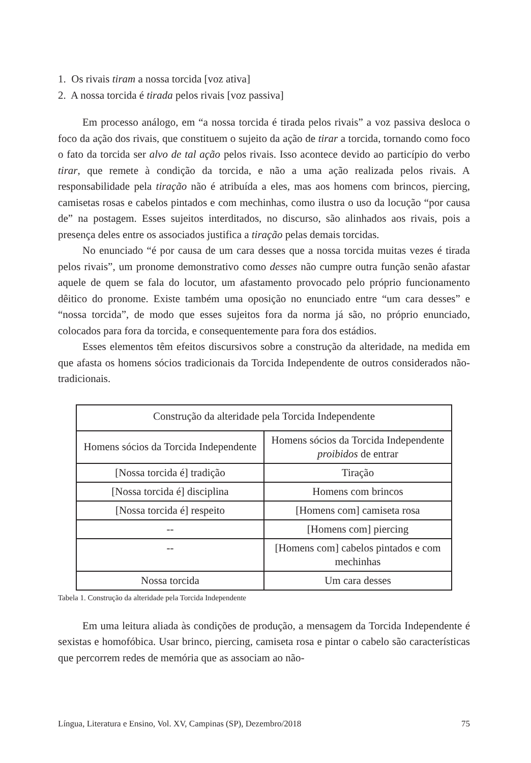1. Os rivais tiram a nossa torcida [voz ativa]
2. A nossa torcida é tirada pelos rivais [voz passiva]
Em processo análogo, em “a nossa torcida é tirada pelos rivais” a voz passiva desloca o foco da ação dos rivais, que constituem o sujeito da ação de tirar a torcida, tornando como foco o fato da torcida ser alvo de tal ação pelos rivais. Isso acontece devido ao particípio do verbo tirar, que remete à condição da torcida, e não a uma ação realizada pelos rivais. A responsabilidade pela tiração não é atribuída a eles, mas aos homens com brincos, piercing, camisetas rosas e cabelos pintados e com mechinhas, como ilustra o uso da locução “por causa de” na postagem. Esses sujeitos interditados, no discurso, são alinhados aos rivais, pois a presença deles entre os associados justifica a tiração pelas demais torcidas.
No enunciado “é por causa de um cara desses que a nossa torcida muitas vezes é tirada pelos rivais”, um pronome demonstrativo como desses não cumpre outra função senão afastar aquele de quem se fala do locutor, um afastamento provocado pelo próprio funcionamento dêitico do pronome. Existe também uma oposição no enunciado entre “um cara desses” e “nossa torcida”, de modo que esses sujeitos fora da norma já são, no próprio enunciado, colocados para fora da torcida, e consequentemente para fora dos estádios.
Esses elementos têm efeitos discursivos sobre a construção da alteridade, na medida em que afasta os homens sócios tradicionais da Torcida Independente de outros considerados não-tradicionais.
| Construção da alteridade pela Torcida Independente | |
| Homens sócios da Torcida Independente | Homens sócios da Torcida Independente proibidos de entrar |
| [Nossa torcida é] tradição | Tiração |
| [Nossa torcida é] disciplina | Homens com brincos |
| [Nossa torcida é] respeito | [Homens com] camiseta rosa |
| -- | [Homens com] piercing |
| -- | [Homens com] cabelos pintados e com mechinhas |
| Nossa torcida | Um cara desses |
Tabela 1. Construção da alteridade pela Torcida Independente
Em uma leitura aliada às condições de produção, a mensagem da Torcida Independente é sexistas e homofóbica. Usar brinco, piercing, camiseta rosa e pintar o cabelo são características que percorrem redes de memória que as associam ao não-
Língua, Literatura e Ensino, Vol. XV, Campinas (SP), Dezembro/2018 75